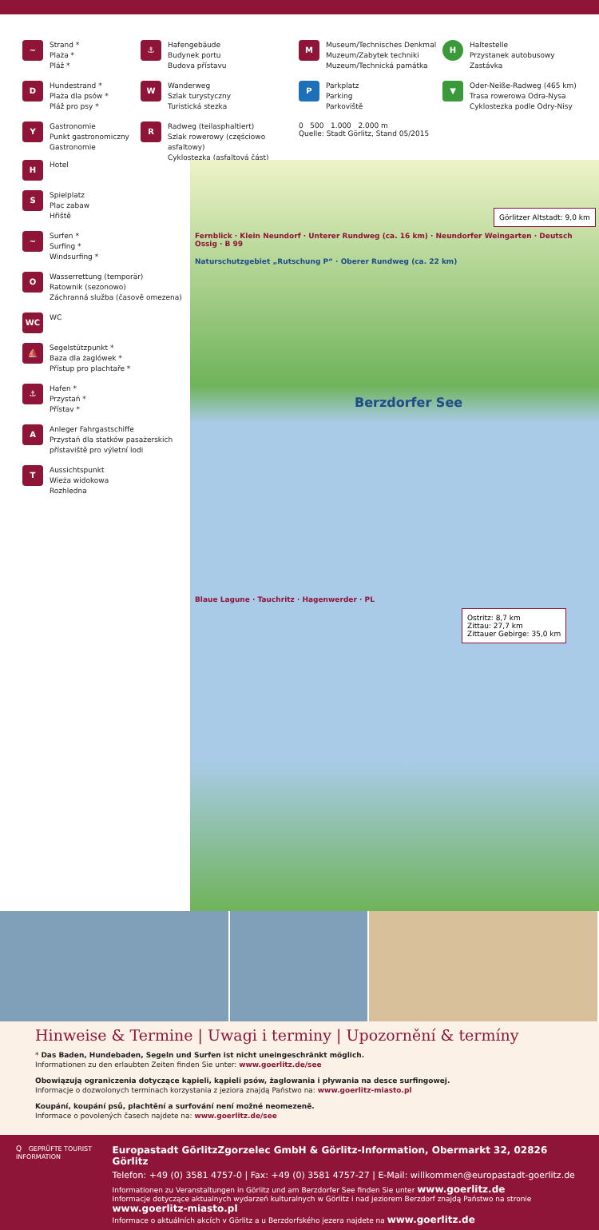~
Strand *
Plaża *
Pláž *
D
Hundestrand *
Plaża dla psów *
Pláž pro psy *
Y
Gastronomie
Punkt gastronomiczny
Gastronomie
⚓
Hafengebäude
Budynek portu
Budova přístavu
W
Wanderweg
Szlak turystyczny
Turistická stezka
R
Radweg (teilasphaltiert)
Szlak rowerowy (częściowo asfaltowy)
Cyklostezka (asfaltová část)
M
Museum/Technisches Denkmal
Muzeum/Zabytek techniki
Muzeum/Technická památka
P
Parkplatz
Parking
Parkoviště
0 500 1.000 2.000 m
Quelle: Stadt Görlitz, Stand 05/2015
H
Haltestelle
Przystanek autobusowy
Zastávka
▼
Oder-Neiße-Radweg (465 km)
Trasa rowerowa Odra-Nysa
Cyklostezka podle Odry-Nisy
H
Hotel
S
Spielplatz
Plac zabaw
Hřiště
~
Surfen *
Surfing *
Windsurfing *
O
Wasserrettung (temporär)
Ratownik (sezonowo)
Záchranná služba (časově omezena)
WC
WC
⛵
Segelstützpunkt *
Baza dla żaglówek *
Přístup pro plachtaře *
⚓
Hafen *
Przystań *
Přístav *
A
Anleger Fahrgastschiffe
Przystań dla statków pasażerskich
přístaviště pro výletní lodi
T
Aussichtspunkt
Wieża widokowa
Rozhledna
Görlitzer Altstadt: 9,0 km
Fernblick · Klein Neundorf · Unterer Rundweg (ca. 16 km) · Neundorfer Weingarten · Deutsch Ossig · B 99
Naturschutzgebiet „Rutschung P“ · Oberer Rundweg (ca. 22 km)
Berzdorfer See
Blaue Lagune · Tauchritz · Hagenwerder · PL
Ostritz: 8,7 km
Zittau: 27,7 km
Zittauer Gebirge: 35,0 km
Hinweise & Termine | Uwagi i terminy | Upozornění & termíny
* Das Baden, Hundebaden, Segeln und Surfen ist nicht uneingeschränkt möglich.
Informationen zu den erlaubten Zeiten finden Sie unter: www.goerlitz.de/see
Obowiązują ograniczenia dotyczące kąpieli, kąpieli psów, żaglowania i pływania na desce surfingowej.
Informacje o dozwolonych terminach korzystania z jeziora znajdą Państwo na: www.goerlitz-miasto.pl
Koupání, koupání psů, plachtění a surfování není možné neomezeně.
Informace o povolených časech najdete na: www.goerlitz.de/see
Q GEPRÜFTE TOURIST INFORMATION
Europastadt GörlitzZgorzelec GmbH & Görlitz-Information, Obermarkt 32, 02826 Görlitz
Telefon: +49 (0) 3581 4757-0 | Fax: +49 (0) 3581 4757-27 | E-Mail: willkommen@europastadt-goerlitz.de
Informationen zu Veranstaltungen in Görlitz und am Berzdorfer See finden Sie unter www.goerlitz.de
Informacje dotyczące aktualnych wydarzeń kulturalnych w Görlitz i nad jeziorem Berzdorf znajdą Państwo na stronie www.goerlitz-miasto.pl
Informace o aktuálních akcích v Görlitz a u Berzdorfského jezera najdete na www.goerlitz.de